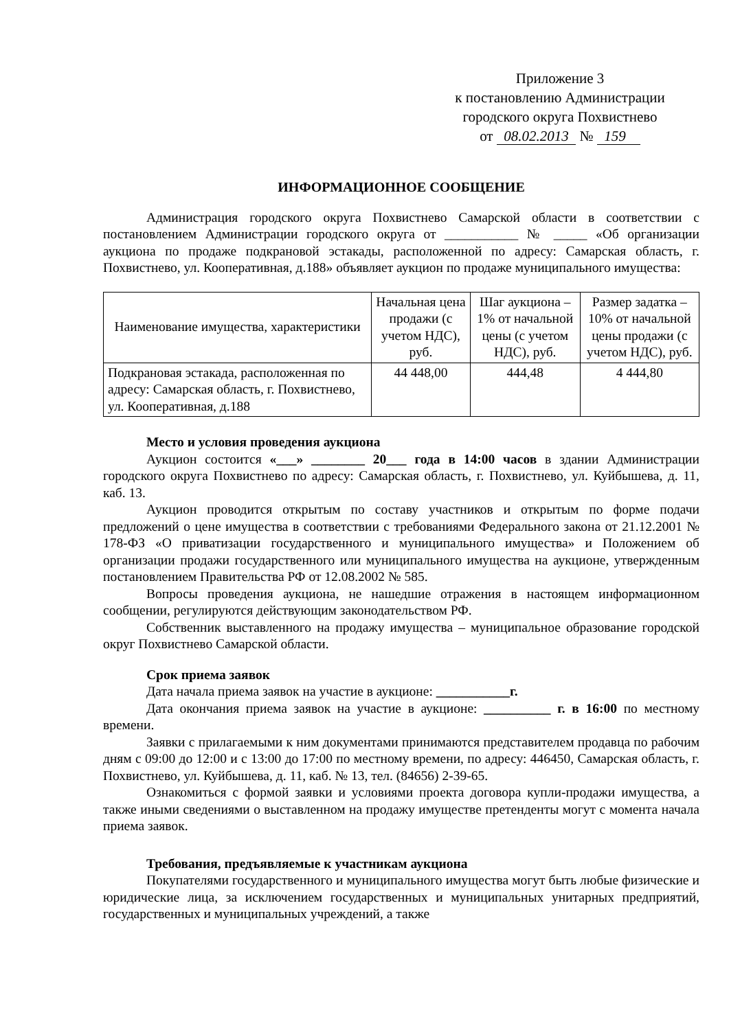Приложение 3
к постановлению Администрации
городского округа Похвистнево
от 08.02.2013 № 159
ИНФОРМАЦИОННОЕ СООБЩЕНИЕ
Администрация городского округа Похвистнево Самарской области в соответствии с постановлением Администрации городского округа от ___________ № _____ «Об организации аукциона по продаже подкрановой эстакады, расположенной по адресу: Самарская область, г. Похвистнево, ул. Кооперативная, д.188» объявляет аукцион по продаже муниципального имущества:
| Наименование имущества, характеристики | Начальная цена продажи (с учетом НДС), руб. | Шаг аукциона – 1% от начальной цены (с учетом НДС), руб. | Размер задатка – 10% от начальной цены продажи (с учетом НДС), руб. |
| --- | --- | --- | --- |
| Подкрановая эстакада, расположенная по адресу: Самарская область, г. Похвистнево, ул. Кооперативная, д.188 | 44 448,00 | 444,48 | 4 444,80 |
Место и условия проведения аукциона
Аукцион состоится «___» ________ 20___ года в 14:00 часов в здании Администрации городского округа Похвистнево по адресу: Самарская область, г. Похвистнево, ул. Куйбышева, д. 11, каб. 13.
Аукцион проводится открытым по составу участников и открытым по форме подачи предложений о цене имущества в соответствии с требованиями Федерального закона от 21.12.2001 № 178-ФЗ «О приватизации государственного и муниципального имущества» и Положением об организации продажи государственного или муниципального имущества на аукционе, утвержденным постановлением Правительства РФ от 12.08.2002 № 585.
Вопросы проведения аукциона, не нашедшие отражения в настоящем информационном сообщении, регулируются действующим законодательством РФ.
Собственник выставленного на продажу имущества – муниципальное образование городской округ Похвистнево Самарской области.
Срок приема заявок
Дата начала приема заявок на участие в аукционе: ___________г.
Дата окончания приема заявок на участие в аукционе: __________ г. в 16:00 по местному времени.
Заявки с прилагаемыми к ним документами принимаются представителем продавца по рабочим дням с 09:00 до 12:00 и с 13:00 до 17:00 по местному времени, по адресу: 446450, Самарская область, г. Похвистнево, ул. Куйбышева, д. 11, каб. № 13, тел. (84656) 2-39-65.
Ознакомиться с формой заявки и условиями проекта договора купли-продажи имущества, а также иными сведениями о выставленном на продажу имуществе претенденты могут с момента начала приема заявок.
Требования, предъявляемые к участникам аукциона
Покупателями государственного и муниципального имущества могут быть любые физические и юридические лица, за исключением государственных и муниципальных унитарных предприятий, государственных и муниципальных учреждений, а также